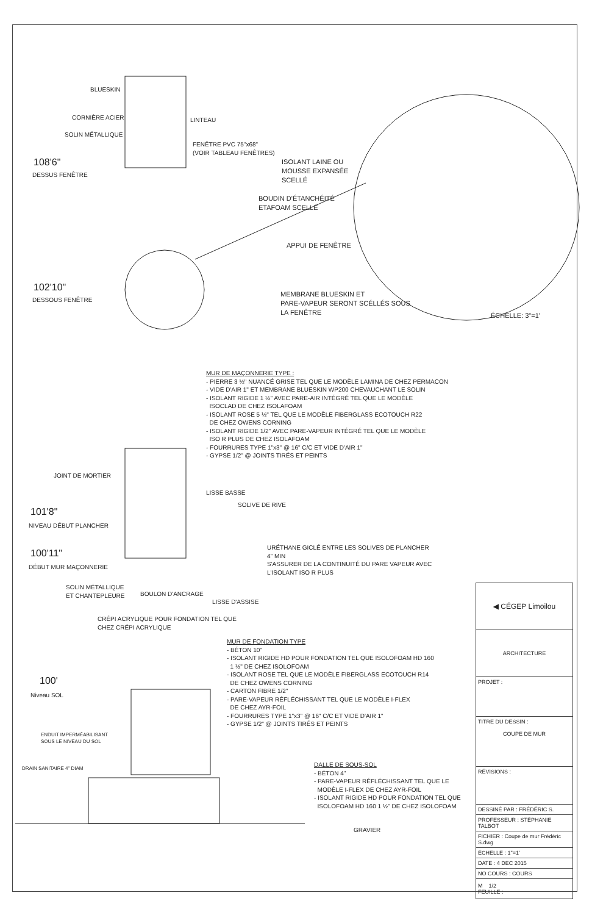BLUESKIN
CORNIÈRE ACIER
SOLIN MÉTALLIQUE
LINTEAU
FENÊTRE PVC 75"x68"
(VOIR TABLEAU FENÊTRES)
108'6"
DESSUS FENÊTRE
ISOLANT LAINE OU
MOUSSE EXPANSÉE
SCELLÉ
BOUDIN D'ÉTANCHÉITÉ
ETAFOAM SCELLÉ
APPUI DE FENÊTRE
102'10"
DESSOUS FENÊTRE
MEMBRANE BLUESKIN ET
PARE-VAPEUR SERONT SCÉLLÉS SOUS
LA FENÊTRE
ÉCHELLE: 3"=1'
MUR DE MAÇONNERIE TYPE :
- PIERRE 3 ½" NUANCÉ GRISE TEL QUE LE MODÈLE LAMINA DE CHEZ PERMACON
- VIDE D'AIR 1" ET MEMBRANE BLUESKIN WP200 CHEVAUCHANT LE SOLIN
- ISOLANT RIGIDE 1 ½" AVEC PARE-AIR INTÉGRÉ TEL QUE LE MODÈLE
ISOCLAD DE CHEZ ISOLAFOAM
- ISOLANT ROSE 5 ½" TEL QUE LE MODÈLE FIBERGLASS ECOTOUCH R22
DE CHEZ OWENS CORNING
- ISOLANT RIGIDE 1/2" AVEC PARE-VAPEUR INTÉGRÉ TEL QUE LE MODÈLE
ISO R PLUS DE CHEZ ISOLAFOAM
- FOURRURES TYPE 1"x3" @ 16" C/C ET VIDE D'AIR 1"
- GYPSE 1/2" @ JOINTS TIRÉS ET PEINTS
JOINT DE MORTIER
LISSE BASSE
SOLIVE DE RIVE
101'8"
NIVEAU DÉBUT PLANCHER
URÉTHANE GICLÉ ENTRE LES SOLIVES DE PLANCHER
4" MIN
S'ASSURER DE LA CONTINUITÉ DU PARE VAPEUR AVEC
L'ISOLANT ISO R PLUS
100'11"
DÉBUT MUR MAÇONNERIE
SOLIN MÉTALLIQUE
ET CHANTEPLEURE
BOULON D'ANCRAGE
LISSE D'ASSISE
CRÉPI ACRYLIQUE POUR FONDATION TEL QUE
CHEZ CRÉPI ACRYLIQUE
MUR DE FONDATION TYPE
- BÉTON 10"
- ISOLANT RIGIDE HD POUR FONDATION TEL QUE ISOLOFOAM HD 160
1 ½" DE CHEZ ISOLOFOAM
- ISOLANT ROSE TEL QUE LE MODÈLE FIBERGLASS ECOTOUCH R14
DE CHEZ OWENS CORNING
- CARTON FIBRE 1/2"
- PARE-VAPEUR RÉFLÉCHISSANT TEL QUE LE MODÈLE I-FLEX
DE CHEZ AYR-FOIL
- FOURRURES TYPE 1"x3" @ 16" C/C ET VIDE D'AIR 1"
- GYPSE 1/2" @ JOINTS TIRÉS ET PEINTS
100'
Niveau SOL
ENDUIT IMPERMÉABILISANT
SOUS LE NIVEAU DU SOL
DRAIN SANITAIRE 4" DIAM
DALLE DE SOUS-SOL
- BÉTON 4"
- PARE-VAPEUR RÉFLÉCHISSANT TEL QUE LE
MODÈLE I-FLEX DE CHEZ AYR-FOIL
- ISOLANT RIGIDE HD POUR FONDATION TEL QUE
ISOLOFOAM HD 160 1 ½" DE CHEZ ISOLOFOAM
GRAVIER
| ◀ CÉGEP Limoilou |
| ARCHITECTURE |
| PROJET : |
| TITRE DU DESSIN : COUPE DE MUR |
| RÉVISIONS : |
| DESSINÉ PAR : FRÉDÉRIC S. |
| PROFESSEUR : STÉPHANIE TALBOT |
| FICHIER : Coupe de mur Frédéric S.dwg |
| ÉCHELLE : 1"=1' |
| DATE : 4 DEC 2015 |
| NO COURS : COURS |
| M 1/2 FEUILLE : |